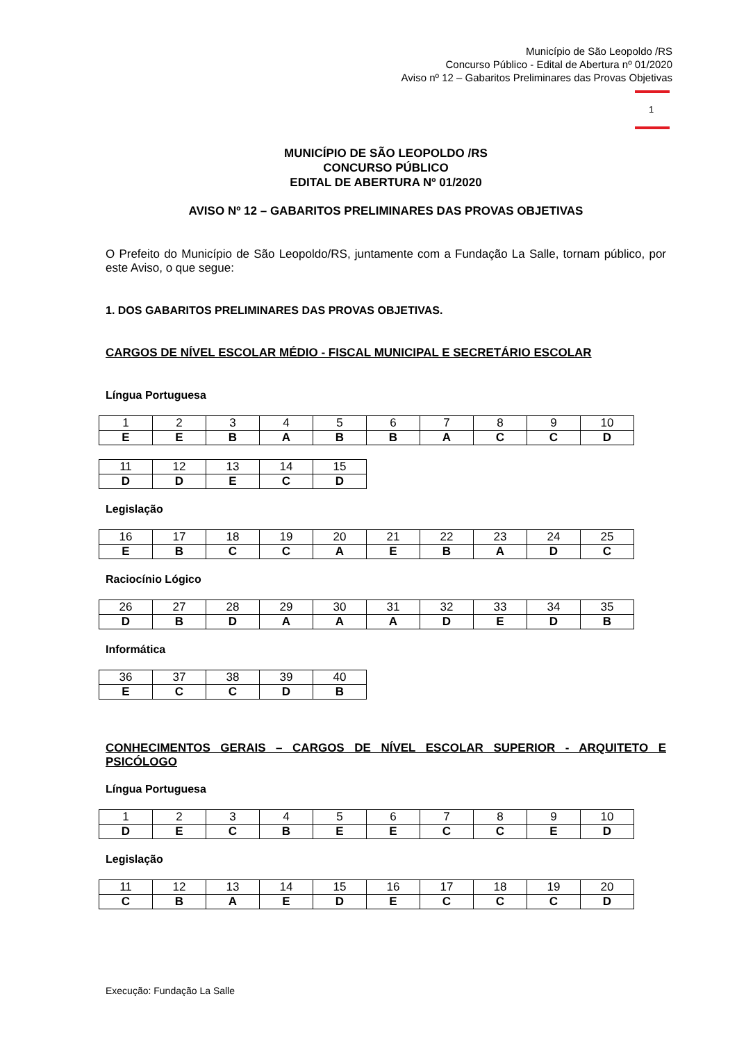Município de São Leopoldo /RS
Concurso Público - Edital de Abertura nº 01/2020
Aviso nº 12 – Gabaritos Preliminares das Provas Objetivas
1
MUNICÍPIO DE SÃO LEOPOLDO /RS
CONCURSO PÚBLICO
EDITAL DE ABERTURA Nº 01/2020
AVISO Nº 12 – GABARITOS PRELIMINARES DAS PROVAS OBJETIVAS
O Prefeito do Município de São Leopoldo/RS, juntamente com a Fundação La Salle, tornam público, por este Aviso, o que segue:
1. DOS GABARITOS PRELIMINARES DAS PROVAS OBJETIVAS.
CARGOS DE NÍVEL ESCOLAR MÉDIO - FISCAL MUNICIPAL E SECRETÁRIO ESCOLAR
Língua Portuguesa
| 1 | 2 | 3 | 4 | 5 | 6 | 7 | 8 | 9 | 10 |
| E | E | B | A | B | B | A | C | C | D |
| 11 | 12 | 13 | 14 | 15 |
| D | D | E | C | D |
Legislação
| 16 | 17 | 18 | 19 | 20 | 21 | 22 | 23 | 24 | 25 |
| E | B | C | C | A | E | B | A | D | C |
Raciocínio Lógico
| 26 | 27 | 28 | 29 | 30 | 31 | 32 | 33 | 34 | 35 |
| D | B | D | A | A | A | D | E | D | B |
Informática
| 36 | 37 | 38 | 39 | 40 |
| E | C | C | D | B |
CONHECIMENTOS GERAIS – CARGOS DE NÍVEL ESCOLAR SUPERIOR - ARQUITETO E PSICÓLOGO
Língua Portuguesa
| 1 | 2 | 3 | 4 | 5 | 6 | 7 | 8 | 9 | 10 |
| D | E | C | B | E | E | C | C | E | D |
Legislação
| 11 | 12 | 13 | 14 | 15 | 16 | 17 | 18 | 19 | 20 |
| C | B | A | E | D | E | C | C | C | D |
Execução: Fundação La Salle